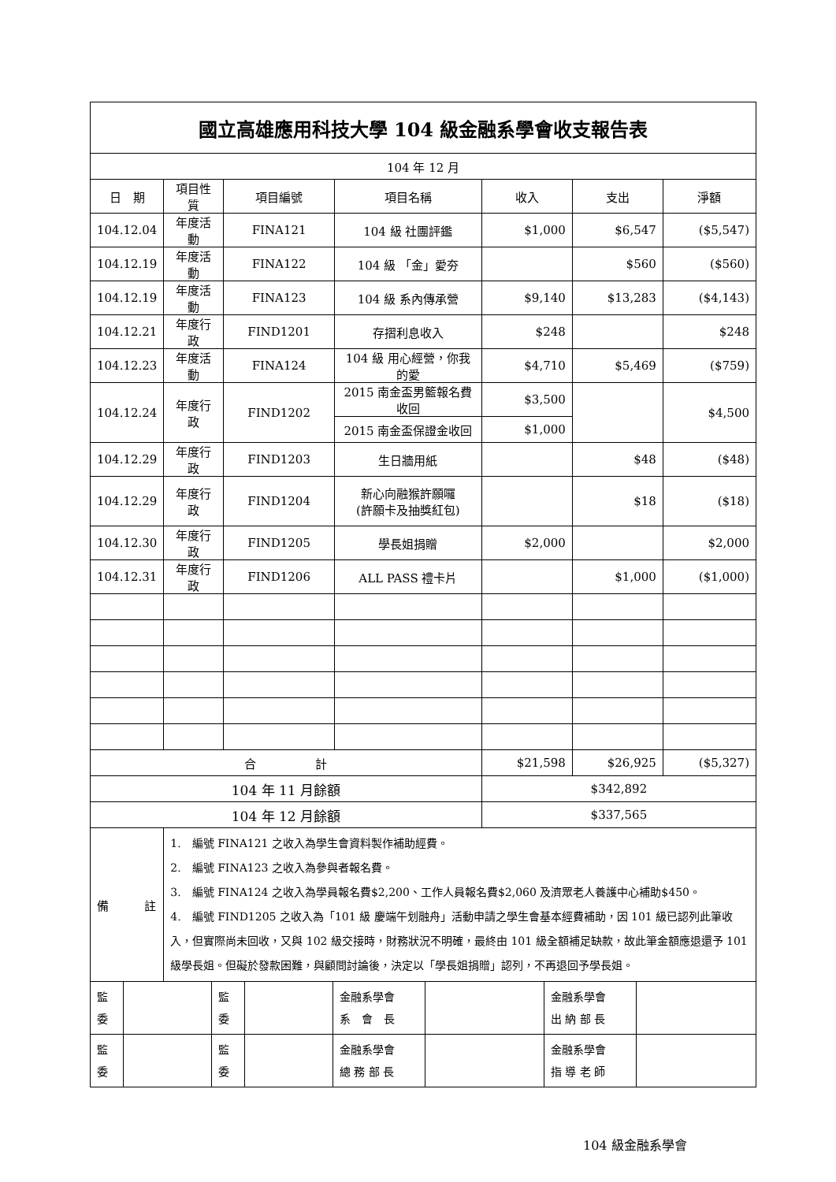| 國立高雄應用科技大學 104 級金融系學會收支報告表 | | | | | | |
| 104 年 12 月 | | | | | | |
| 日 期 | 項目性質 | 項目編號 | 項目名稱 | 收入 | 支出 | 淨額 |
| 104.12.04 | 年度活動 | FINA121 | 104 級 社團評鑑 | $1,000 | $6,547 | ($5,547) |
| 104.12.19 | 年度活動 | FINA122 | 104 級 「金」愛夯 | | $560 | ($560) |
| 104.12.19 | 年度活動 | FINA123 | 104 級 系內傳承營 | $9,140 | $13,283 | ($4,143) |
| 104.12.21 | 年度行政 | FIND1201 | 存摺利息收入 | $248 | | $248 |
| 104.12.23 | 年度活動 | FINA124 | 104 級 用心經營，你我的愛 | $4,710 | $5,469 | ($759) |
| 104.12.24 | 年度行政 | FIND1202 | 2015 南金盃男籃報名費收回 | $3,500 | | $4,500 |
| | | | 2015 南金盃保證金收回 | $1,000 | | |
| 104.12.29 | 年度行政 | FIND1203 | 生日牆用紙 | | $48 | ($48) |
| 104.12.29 | 年度行政 | FIND1204 | 新心向融猴許願囉 (許願卡及抽獎紅包) | | $18 | ($18) |
| 104.12.30 | 年度行政 | FIND1205 | 學長姐捐贈 | $2,000 | | $2,000 |
| 104.12.31 | 年度行政 | FIND1206 | ALL PASS 禮卡片 | | $1,000 | ($1,000) |
| 合 計 | | | | $21,598 | $26,925 | ($5,327) |
| 104 年 11 月餘額 | | | | $342,892 | | |
| 104 年 12 月餘額 | | | | $337,565 | | |
| 備 註 | 1. 編號 FINA121 之收入為學生會資料製作補助經費。 2. 編號 FINA123 之收入為參與者報名費。 3. 編號 FINA124 之收入為學員報名費$2,200、工作人員報名費$2,060 及濟眾老人養護中心補助$450。 4. 編號 FIND1205 之收入為「101 級 慶端午划融舟」活動申請之學生會基本經費補助，因 101 級已認列此筆收入，但實際尚未回收，又與 102 級交接時，財務狀況不明確，最終由 101 級全額補足缺款，故此筆金額應退還予 101 級學長姐。但礙於發款困難，與顧問討論後，決定以「學長姐捐贈」認列，不再退回予學長姐。 | | | | | |
| 監委 | | 監委 | | 金融系學會 系 會 長 | | 金融系學會 出 納 部 長 | |
| 監委 | | 監委 | | 金融系學會 總 務 部 長 | | 金融系學會 指 導 老 師 | |
104 級金融系學會